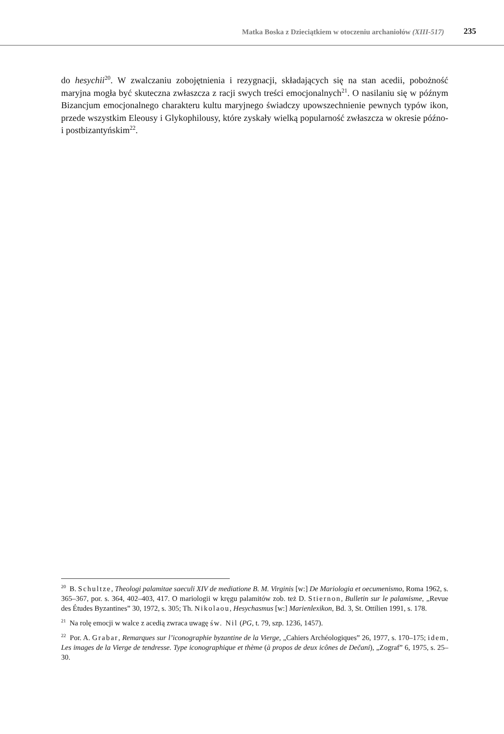Matka Boska z Dzieciątkiem w otoczeniu archaniołów (XIII-517) 235
do hesychii<sup>20</sup>. W zwalczaniu zobojętnienia i rezygnacji, składających się na stan acedii, pobożność maryjna mogła być skuteczna zwłaszcza z racji swych treści emocjonalnych<sup>21</sup>. O nasilaniu się w późnym Bizancjum emocjonalnego charakteru kultu maryjnego świadczy upowszechnienie pewnych typów ikon, przede wszystkim Eleousy i Glykophilousy, które zyskały wielką popularność zwłaszcza w okresie późno- i postbizantyńskim<sup>22</sup>.
<sup>20</sup> B. Schultze, Theologi palamitae saeculi XIV de mediatione B. M. Virginis [w:] De Mariologia et oecumenismo, Roma 1962, s. 365–367, por. s. 364, 402–403, 417. O mariologii w kręgu palamitów zob. też D. Stiernon, Bulletin sur le palamisme, „Revue des Études Byzantines” 30, 1972, s. 305; Th. Nikolaou, Hesychasmus [w:] Marienlexikon, Bd. 3, St. Ottilien 1991, s. 178.
<sup>21</sup> Na rolę emocji w walce z acedią zwraca uwagę św. Nil (PG, t. 79, szp. 1236, 1457).
<sup>22</sup> Por. A. Grabar, Remarques sur l’iconographie byzantine de la Vierge, „Cahiers Archéologiques” 26, 1977, s. 170–175; idem, Les images de la Vierge de tendresse. Type iconographique et thème (à propos de deux icônes de Dečani), „Zograf” 6, 1975, s. 25–30.